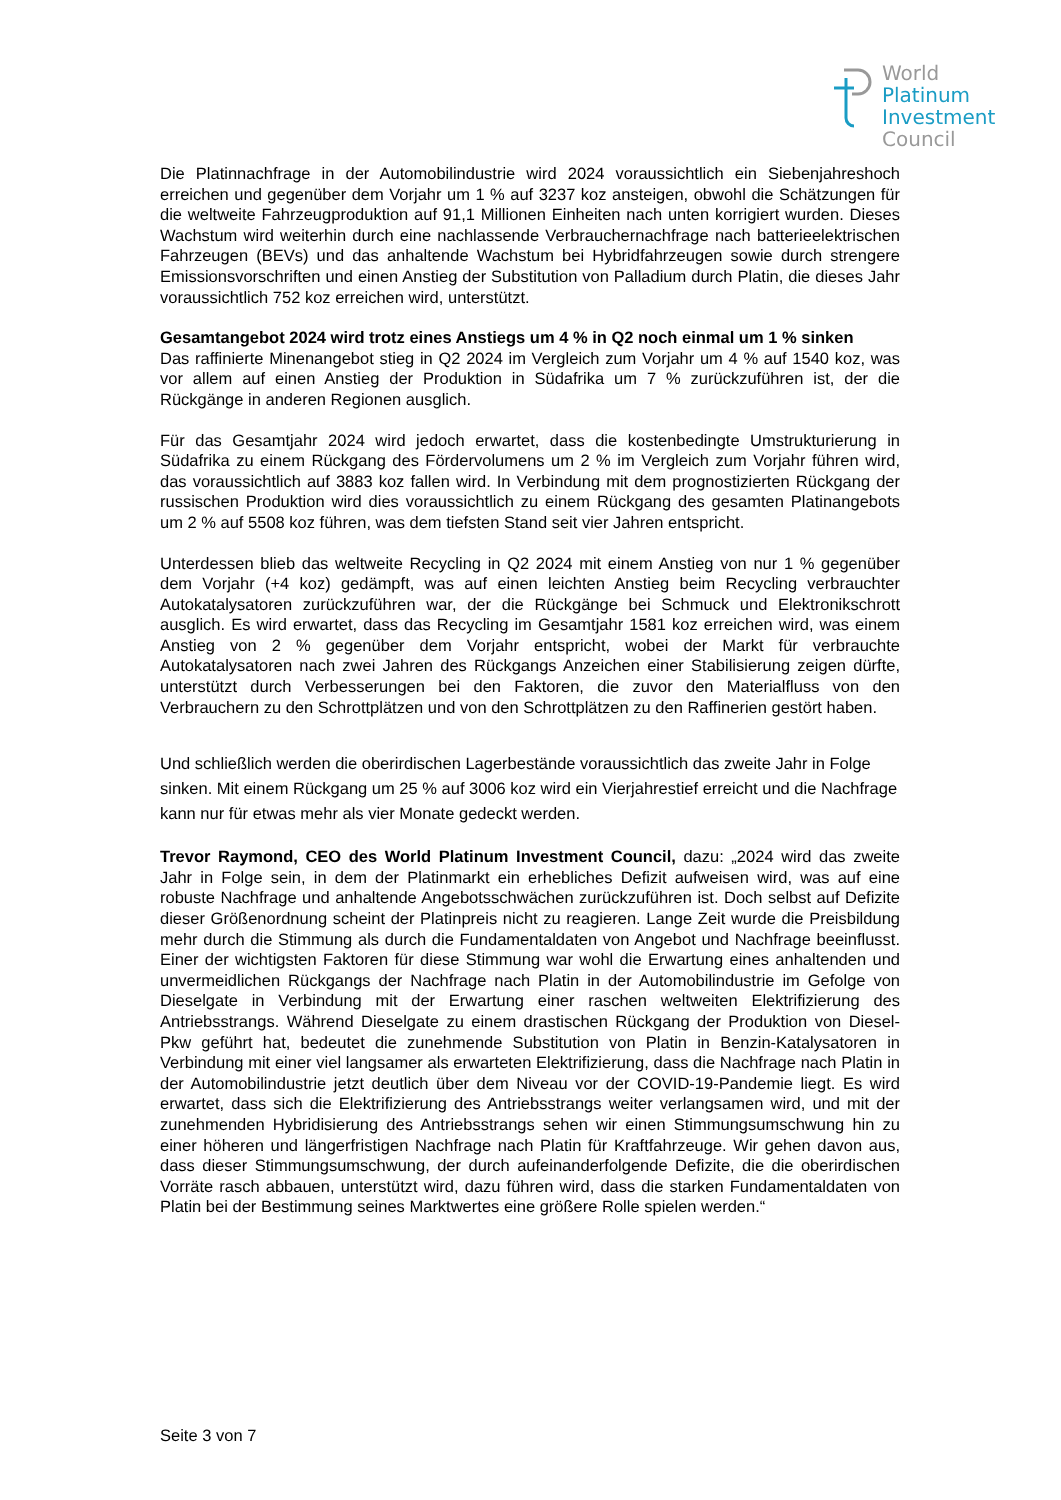World
Platinum
Investment
Council
Die Platinnachfrage in der Automobilindustrie wird 2024 voraussichtlich ein Siebenjahreshoch erreichen und gegenüber dem Vorjahr um 1 % auf 3237 koz ansteigen, obwohl die Schätzungen für die weltweite Fahrzeugproduktion auf 91,1 Millionen Einheiten nach unten korrigiert wurden. Dieses Wachstum wird weiterhin durch eine nachlassende Verbrauchernachfrage nach batterieelektrischen Fahrzeugen (BEVs) und das anhaltende Wachstum bei Hybridfahrzeugen sowie durch strengere Emissionsvorschriften und einen Anstieg der Substitution von Palladium durch Platin, die dieses Jahr voraussichtlich 752 koz erreichen wird, unterstützt.
Gesamtangebot 2024 wird trotz eines Anstiegs um 4 % in Q2 noch einmal um 1 % sinken
Das raffinierte Minenangebot stieg in Q2 2024 im Vergleich zum Vorjahr um 4 % auf 1540 koz, was vor allem auf einen Anstieg der Produktion in Südafrika um 7 % zurückzuführen ist, der die Rückgänge in anderen Regionen ausglich.
Für das Gesamtjahr 2024 wird jedoch erwartet, dass die kostenbedingte Umstrukturierung in Südafrika zu einem Rückgang des Fördervolumens um 2 % im Vergleich zum Vorjahr führen wird, das voraussichtlich auf 3883 koz fallen wird. In Verbindung mit dem prognostizierten Rückgang der russischen Produktion wird dies voraussichtlich zu einem Rückgang des gesamten Platinangebots um 2 % auf 5508 koz führen, was dem tiefsten Stand seit vier Jahren entspricht.
Unterdessen blieb das weltweite Recycling in Q2 2024 mit einem Anstieg von nur 1 % gegenüber dem Vorjahr (+4 koz) gedämpft, was auf einen leichten Anstieg beim Recycling verbrauchter Autokatalysatoren zurückzuführen war, der die Rückgänge bei Schmuck und Elektronikschrott ausglich. Es wird erwartet, dass das Recycling im Gesamtjahr 1581 koz erreichen wird, was einem Anstieg von 2 % gegenüber dem Vorjahr entspricht, wobei der Markt für verbrauchte Autokatalysatoren nach zwei Jahren des Rückgangs Anzeichen einer Stabilisierung zeigen dürfte, unterstützt durch Verbesserungen bei den Faktoren, die zuvor den Materialfluss von den Verbrauchern zu den Schrottplätzen und von den Schrottplätzen zu den Raffinerien gestört haben.
Und schließlich werden die oberirdischen Lagerbestände voraussichtlich das zweite Jahr in Folge sinken. Mit einem Rückgang um 25 % auf 3006 koz wird ein Vierjahrestief erreicht und die Nachfrage kann nur für etwas mehr als vier Monate gedeckt werden.
Trevor Raymond, CEO des World Platinum Investment Council, dazu: „2024 wird das zweite Jahr in Folge sein, in dem der Platinmarkt ein erhebliches Defizit aufweisen wird, was auf eine robuste Nachfrage und anhaltende Angebotsschwächen zurückzuführen ist. Doch selbst auf Defizite dieser Größenordnung scheint der Platinpreis nicht zu reagieren. Lange Zeit wurde die Preisbildung mehr durch die Stimmung als durch die Fundamentaldaten von Angebot und Nachfrage beeinflusst. Einer der wichtigsten Faktoren für diese Stimmung war wohl die Erwartung eines anhaltenden und unvermeidlichen Rückgangs der Nachfrage nach Platin in der Automobilindustrie im Gefolge von Dieselgate in Verbindung mit der Erwartung einer raschen weltweiten Elektrifizierung des Antriebsstrangs. Während Dieselgate zu einem drastischen Rückgang der Produktion von Diesel-Pkw geführt hat, bedeutet die zunehmende Substitution von Platin in Benzin-Katalysatoren in Verbindung mit einer viel langsamer als erwarteten Elektrifizierung, dass die Nachfrage nach Platin in der Automobilindustrie jetzt deutlich über dem Niveau vor der COVID-19-Pandemie liegt. Es wird erwartet, dass sich die Elektrifizierung des Antriebsstrangs weiter verlangsamen wird, und mit der zunehmenden Hybridisierung des Antriebsstrangs sehen wir einen Stimmungsumschwung hin zu einer höheren und längerfristigen Nachfrage nach Platin für Kraftfahrzeuge. Wir gehen davon aus, dass dieser Stimmungsumschwung, der durch aufeinanderfolgende Defizite, die die oberirdischen Vorräte rasch abbauen, unterstützt wird, dazu führen wird, dass die starken Fundamentaldaten von Platin bei der Bestimmung seines Marktwertes eine größere Rolle spielen werden.“
Seite 3 von 7